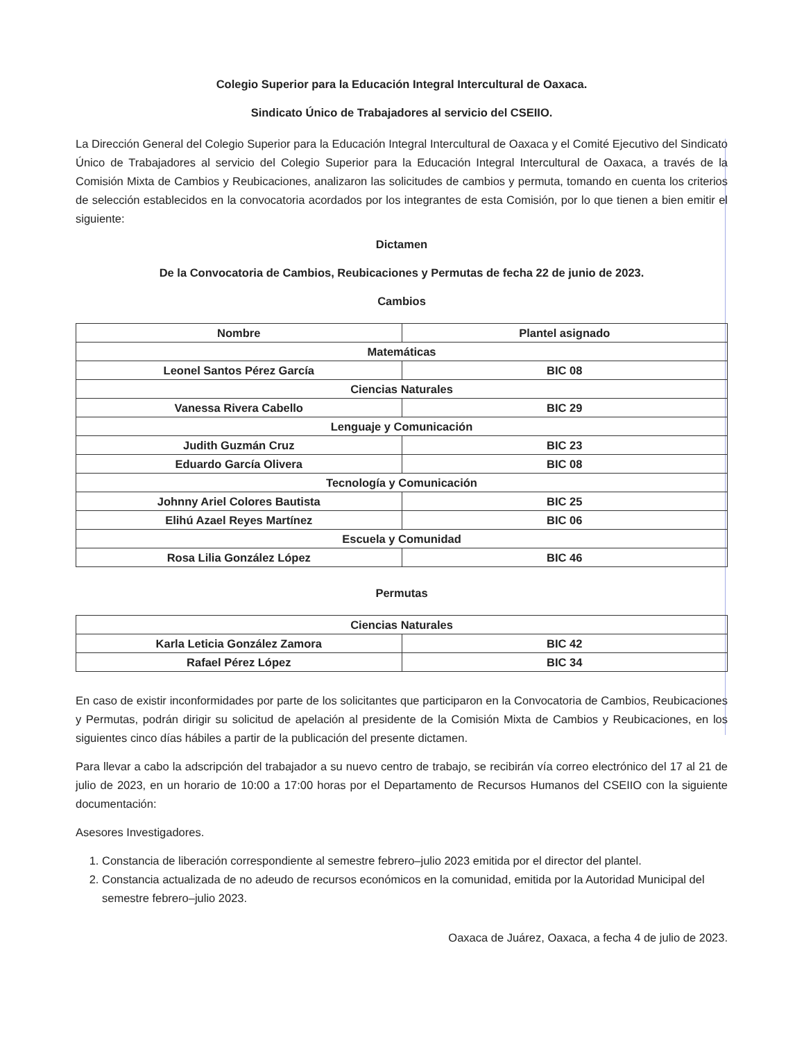Colegio Superior para la Educación Integral Intercultural de Oaxaca.
Sindicato Único de Trabajadores al servicio del CSEIIO.
La Dirección General del Colegio Superior para la Educación Integral Intercultural de Oaxaca y el Comité Ejecutivo del Sindicato Único de Trabajadores al servicio del Colegio Superior para la Educación Integral Intercultural de Oaxaca, a través de la Comisión Mixta de Cambios y Reubicaciones, analizaron las solicitudes de cambios y permuta, tomando en cuenta los criterios de selección establecidos en la convocatoria acordados por los integrantes de esta Comisión, por lo que tienen a bien emitir el siguiente:
Dictamen
De la Convocatoria de Cambios, Reubicaciones y Permutas de fecha 22 de junio de 2023.
Cambios
| Nombre | Plantel asignado |
| --- | --- |
| Matemáticas | |
| Leonel Santos Pérez García | BIC 08 |
| Ciencias Naturales | |
| Vanessa Rivera Cabello | BIC 29 |
| Lenguaje y Comunicación | |
| Judith Guzmán Cruz | BIC 23 |
| Eduardo García Olivera | BIC 08 |
| Tecnología y Comunicación | |
| Johnny Ariel Colores Bautista | BIC 25 |
| Elihú Azael Reyes Martínez | BIC 06 |
| Escuela y Comunidad | |
| Rosa Lilia González López | BIC 46 |
Permutas
| Ciencias Naturales | |
| Karla Leticia González Zamora | BIC 42 |
| Rafael Pérez López | BIC 34 |
En caso de existir inconformidades por parte de los solicitantes que participaron en la Convocatoria de Cambios, Reubicaciones y Permutas, podrán dirigir su solicitud de apelación al presidente de la Comisión Mixta de Cambios y Reubicaciones, en los siguientes cinco días hábiles a partir de la publicación del presente dictamen.
Para llevar a cabo la adscripción del trabajador a su nuevo centro de trabajo, se recibirán vía correo electrónico del 17 al 21 de julio de 2023, en un horario de 10:00 a 17:00 horas por el Departamento de Recursos Humanos del CSEIIO con la siguiente documentación:
Asesores Investigadores.
1. Constancia de liberación correspondiente al semestre febrero–julio 2023 emitida por el director del plantel.
2. Constancia actualizada de no adeudo de recursos económicos en la comunidad, emitida por la Autoridad Municipal del semestre febrero–julio 2023.
Oaxaca de Juárez, Oaxaca, a fecha 4 de julio de 2023.